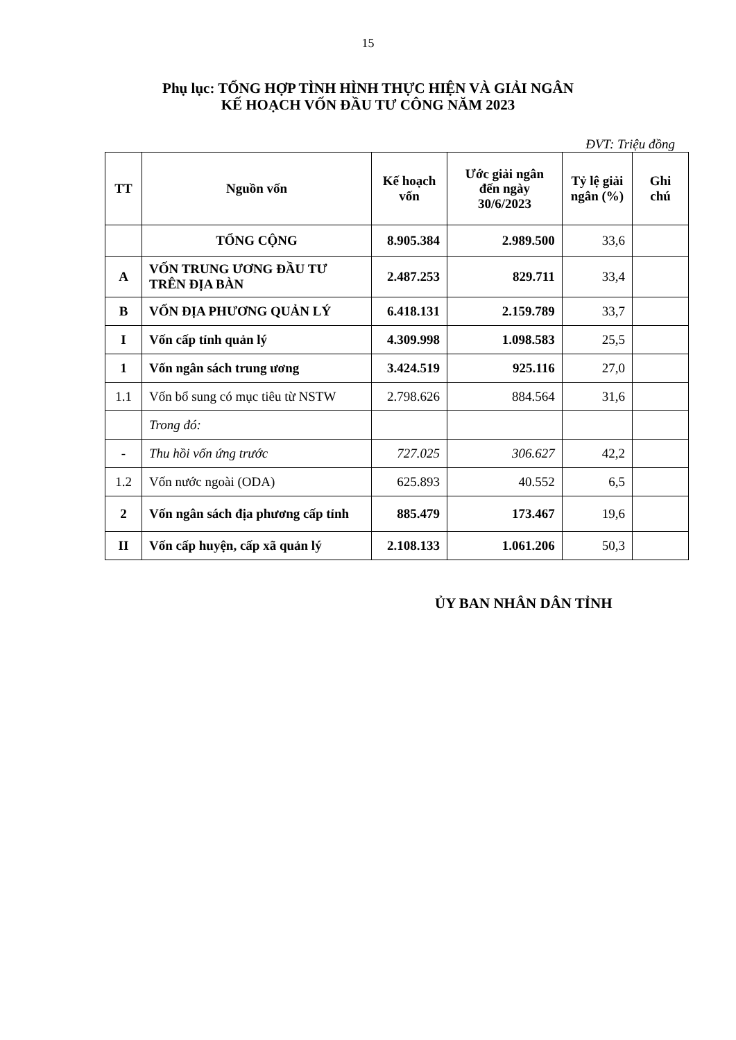15
Phụ lục: TỔNG HỢP TÌNH HÌNH THỰC HIỆN VÀ GIẢI NGÂN
KẾ HOẠCH VỐN ĐẦU TƯ CÔNG NĂM 2023
ĐVT: Triệu đồng
| TT | Nguồn vốn | Kế hoạch vốn | Ước giải ngân đến ngày 30/6/2023 | Tỷ lệ giải ngân (%) | Ghi chú |
| --- | --- | --- | --- | --- | --- |
| | TỔNG CỘNG | 8.905.384 | 2.989.500 | 33,6 | |
| A | VỐN TRUNG ƯƠNG ĐẦU TƯ TRÊN ĐỊA BÀN | 2.487.253 | 829.711 | 33,4 | |
| B | VỐN ĐỊA PHƯƠNG QUẢN LÝ | 6.418.131 | 2.159.789 | 33,7 | |
| I | Vốn cấp tỉnh quản lý | 4.309.998 | 1.098.583 | 25,5 | |
| 1 | Vốn ngân sách trung ương | 3.424.519 | 925.116 | 27,0 | |
| 1.1 | Vốn bổ sung có mục tiêu từ NSTW | 2.798.626 | 884.564 | 31,6 | |
| | Trong đó: | | | | |
| - | Thu hồi vốn ứng trước | 727.025 | 306.627 | 42,2 | |
| 1.2 | Vốn nước ngoài (ODA) | 625.893 | 40.552 | 6,5 | |
| 2 | Vốn ngân sách địa phương cấp tỉnh | 885.479 | 173.467 | 19,6 | |
| II | Vốn cấp huyện, cấp xã quản lý | 2.108.133 | 1.061.206 | 50,3 | |
ỦY BAN NHÂN DÂN TỈNH